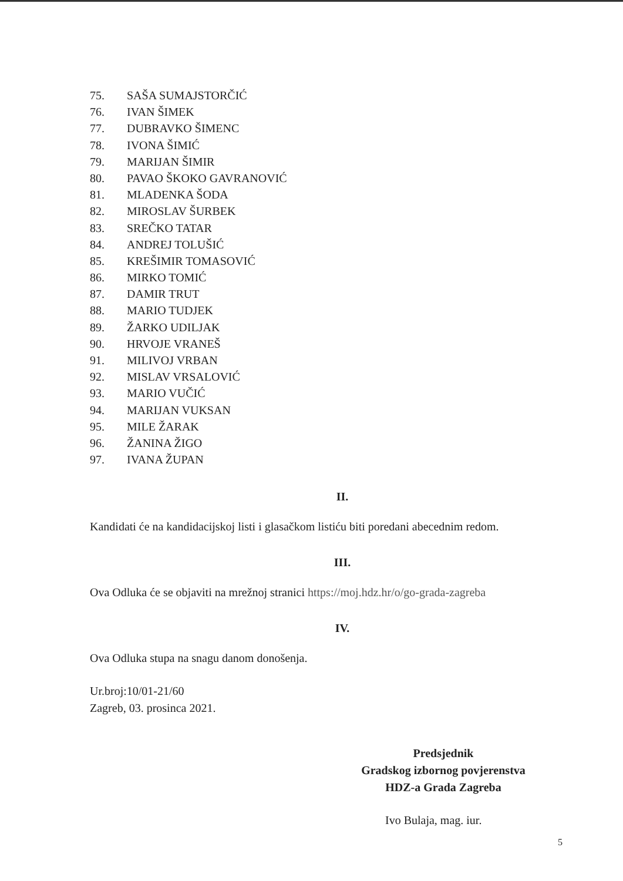75. SAŠA SUMAJSTORČIĆ
76. IVAN ŠIMEK
77. DUBRAVKO ŠIMENC
78. IVONA ŠIMIĆ
79. MARIJAN ŠIMIR
80. PAVAO ŠKOKO GAVRANOVIĆ
81. MLADENKA ŠODA
82. MIROSLAV ŠURBEK
83. SREČKO TATAR
84. ANDREJ TOLUŠIĆ
85. KREŠIMIR TOMASOVIĆ
86. MIRKO TOMIĆ
87. DAMIR TRUT
88. MARIO TUDJEK
89. ŽARKO UDILJAK
90. HRVOJE VRANEŠ
91. MILIVOJ VRBAN
92. MISLAV VRSALOVIĆ
93. MARIO VUČIĆ
94. MARIJAN VUKSAN
95. MILE ŽARAK
96. ŽANINA ŽIGO
97. IVANA ŽUPAN
II.
Kandidati će na kandidacijskoj listi i glasačkom listiću biti poredani abecednim redom.
III.
Ova Odluka će se objaviti na mrežnoj stranici https://moj.hdz.hr/o/go-grada-zagreba
IV.
Ova Odluka stupa na snagu danom donošenja.
Ur.broj:10/01-21/60
Zagreb, 03. prosinca 2021.
Predsjednik
Gradskog izbornog povjerenstva
HDZ-a Grada Zagreba
Ivo Bulaja, mag. iur.
5